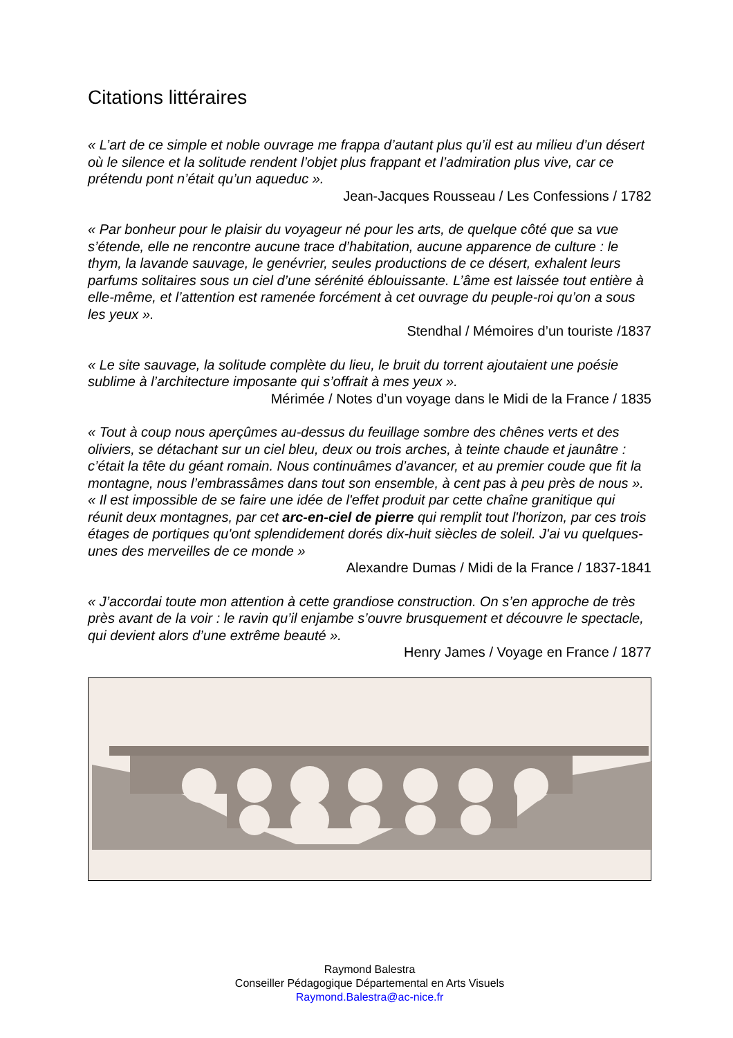Citations littéraires
« L’art de ce simple et noble ouvrage me frappa d’autant plus qu’il est au milieu d’un désert où le silence et la solitude rendent l’objet plus frappant et l’admiration plus vive, car ce prétendu pont n’était qu’un aqueduc ».
Jean-Jacques Rousseau / Les Confessions / 1782
« Par bonheur pour le plaisir du voyageur né pour les arts, de quelque côté que sa vue s’étende, elle ne rencontre aucune trace d’habitation, aucune apparence de culture : le thym, la lavande sauvage, le genévrier, seules productions de ce désert, exhalent leurs parfums solitaires sous un ciel d’une sérénité éblouissante. L’âme est laissée tout entière à elle-même, et l’attention est ramenée forcément à cet ouvrage du peuple-roi qu’on a sous les yeux ».
Stendhal / Mémoires d’un touriste /1837
« Le site sauvage, la solitude complète du lieu, le bruit du torrent ajoutaient une poésie sublime à l’architecture imposante qui s’offrait à mes yeux ».
Mérimée / Notes d’un voyage dans le Midi de la France / 1835
« Tout à coup nous aperçûmes au-dessus du feuillage sombre des chênes verts et des oliviers, se détachant sur un ciel bleu, deux ou trois arches, à teinte chaude et jaunâtre : c’était la tête du géant romain. Nous continuâmes d’avancer, et au premier coude que fit la montagne, nous l’embrassâmes dans tout son ensemble, à cent pas à peu près de nous ».
« Il est impossible de se faire une idée de l'effet produit par cette chaîne granitique qui réunit deux montagnes, par cet arc-en-ciel de pierre qui remplit tout l'horizon, par ces trois étages de portiques qu'ont splendidement dorés dix-huit siècles de soleil. J'ai vu quelques-unes des merveilles de ce monde »
Alexandre Dumas / Midi de la France / 1837-1841
« J’accordai toute mon attention à cette grandiose construction. On s’en approche de très près avant de la voir : le ravin qu’il enjambe s’ouvre brusquement et découvre le spectacle, qui devient alors d’une extrême beauté ».
Henry James / Voyage en France / 1877
Raymond Balestra
Conseiller Pédagogique Départemental en Arts Visuels
Raymond.Balestra@ac-nice.fr